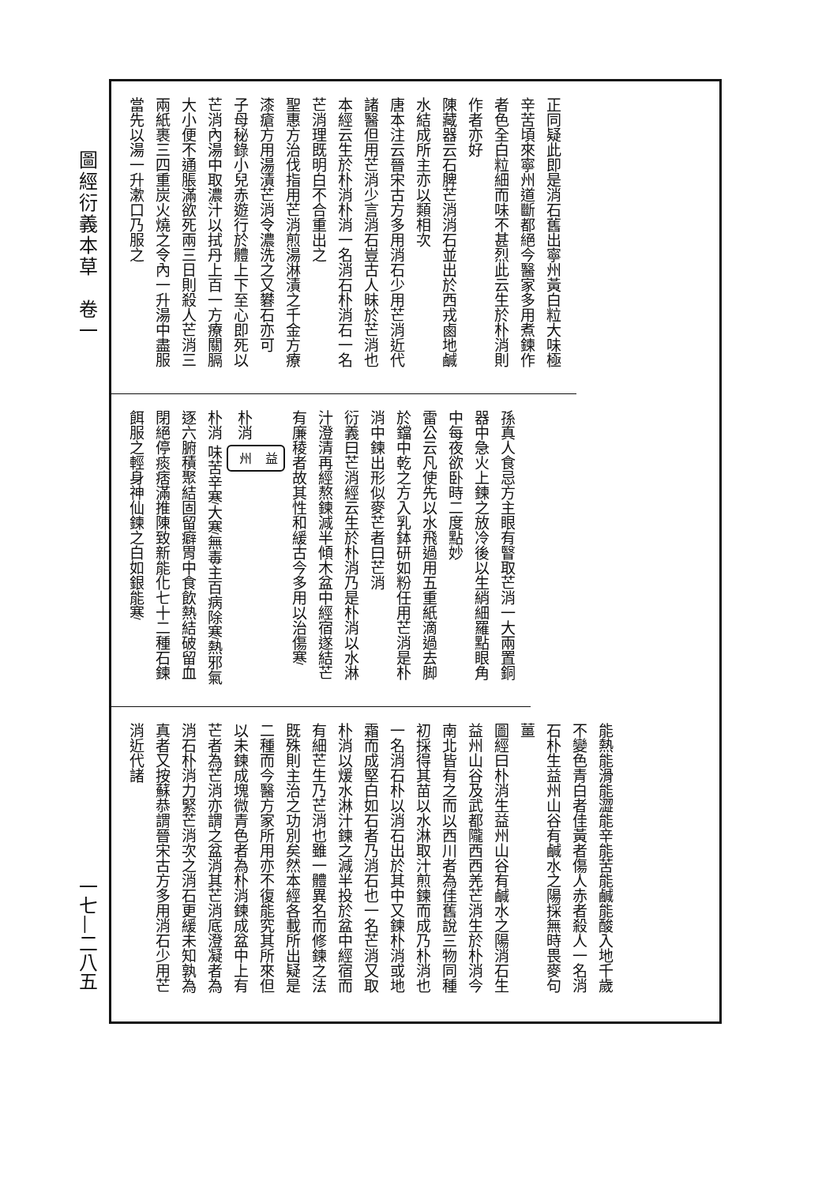圖經衍義本草　卷一
正同疑此即是消石舊出寧州黃白粒大味極辛苦頃來寧州道斷都絕今醫家多用煮鍊作者色全白粒細而味不甚烈此云生於朴消則作者亦好
陳藏器云石脾芒消消石並出於西戎鹵地鹹水結成所主亦以類相次
唐本注云晉宋古方多用消石少用芒消近代諸醫但用芒消少言消石豈古人昧於芒消也本經云生於朴消朴消一名消石朴消石一名芒消理既明白不合重出之
聖惠方治伐指用芒消煎湯淋漬之千金方療漆瘡方用湯漬芒消令濃洗之又礬石亦可
子母秘錄小兒赤遊行於體上下至心即死以芒消內湯中取濃汁以拭丹上百一方療關膈大小便不通脹滿欲死兩三日則殺人芒消三兩紙裹三四重炭火燒之令內一升湯中盡服當先以湯一升漱口乃服之
孫真人食忌方主眼有瞖取芒消一大兩置銅器中急火上鍊之放冷後以生綃細羅點眼角中每夜欲卧時二度點妙
雷公云凡使先以水飛過用五重紙滴過去脚於鐺中乾之方入乳鉢研如粉任用芒消是朴消中鍊出形似麥芒者曰芒消
衍義曰芒消經云生於朴消乃是朴消以水淋汁澄清再經熬鍊減半傾木盆中經宿遂結芒有廉稜者故其性和緩古今多用以治傷寒
朴消 益州
朴消 味苦辛寒大寒無毒主百病除寒熱邪氣逐六腑積聚結固留癖胃中食飲熱結破留血閉絕停痰痞滿推陳致新能化七十二種石鍊餌服之輕身神仙鍊之白如銀能寒
能熱能滑能澀能辛能苦能鹹能酸入地千歲不變色青白者佳黃者傷人赤者殺人一名消石朴生益州山谷有鹹水之陽採無時畏麥句薑
圖經曰朴消生益州山谷有鹹水之陽消石生益州山谷及武都隴西西羌芒消生於朴消今南北皆有之而以西川者為佳舊說三物同種初採得其苗以水淋取汁煎鍊而成乃朴消也一名消石朴以消石出於其中又鍊朴消或地霜而成堅白如石者乃消石也一名芒消又取朴消以煖水淋汁鍊之減半投於盆中經宿而有細芒生乃芒消也雖一體異名而修鍊之法既殊則主治之功別矣然本經各載所出疑是二種而今醫方家所用亦不復能究其所來但以未鍊成塊微青色者為朴消鍊成盆中上有芒者為芒消亦謂之盆消其芒消底澄凝者為消石朴消力緊芒消次之消石更緩未知孰為真者又按蘇恭謂晉宋古方多用消石少用芒消近代諸
一七—二八五